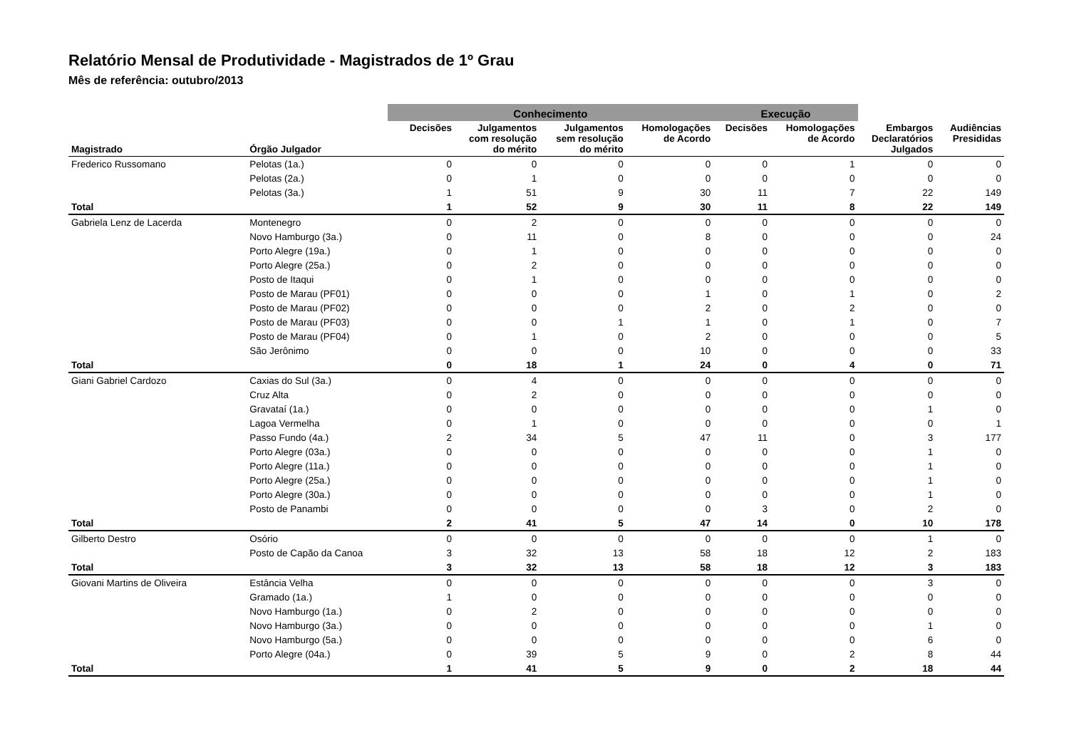Relatório Mensal de Produtividade - Magistrados de 1º Grau
Mês de referência: outubro/2013
| | | Conhecimento | | | | Execução | | | |
| --- | --- | --- | --- | --- | --- | --- | --- | --- | --- |
| Magistrado | Órgão Julgador | Decisões | Julgamentos com resolução do mérito | Julgamentos sem resolução do mérito | Homologações de Acordo | Decisões | Homologações de Acordo | Embargos Declaratórios Julgados | Audiências Presididas |
| Frederico Russomano | Pelotas (1a.) | 0 | 0 | 0 | 0 | 0 | 1 | 0 | 0 |
| | Pelotas (2a.) | 0 | 1 | 0 | 0 | 0 | 0 | 0 | 0 |
| | Pelotas (3a.) | 1 | 51 | 9 | 30 | 11 | 7 | 22 | 149 |
| Total | | 1 | 52 | 9 | 30 | 11 | 8 | 22 | 149 |
| Gabriela Lenz de Lacerda | Montenegro | 0 | 2 | 0 | 0 | 0 | 0 | 0 | 0 |
| | Novo Hamburgo (3a.) | 0 | 11 | 0 | 8 | 0 | 0 | 0 | 24 |
| | Porto Alegre (19a.) | 0 | 1 | 0 | 0 | 0 | 0 | 0 | 0 |
| | Porto Alegre (25a.) | 0 | 2 | 0 | 0 | 0 | 0 | 0 | 0 |
| | Posto de Itaqui | 0 | 1 | 0 | 0 | 0 | 0 | 0 | 0 |
| | Posto de Marau (PF01) | 0 | 0 | 0 | 1 | 0 | 1 | 0 | 2 |
| | Posto de Marau (PF02) | 0 | 0 | 0 | 2 | 0 | 2 | 0 | 0 |
| | Posto de Marau (PF03) | 0 | 0 | 1 | 1 | 0 | 1 | 0 | 7 |
| | Posto de Marau (PF04) | 0 | 1 | 0 | 2 | 0 | 0 | 0 | 5 |
| | São Jerônimo | 0 | 0 | 0 | 10 | 0 | 0 | 0 | 33 |
| Total | | 0 | 18 | 1 | 24 | 0 | 4 | 0 | 71 |
| Giani Gabriel Cardozo | Caxias do Sul (3a.) | 0 | 4 | 0 | 0 | 0 | 0 | 0 | 0 |
| | Cruz Alta | 0 | 2 | 0 | 0 | 0 | 0 | 0 | 0 |
| | Gravataí (1a.) | 0 | 0 | 0 | 0 | 0 | 0 | 1 | 0 |
| | Lagoa Vermelha | 0 | 1 | 0 | 0 | 0 | 0 | 0 | 1 |
| | Passo Fundo (4a.) | 2 | 34 | 5 | 47 | 11 | 0 | 3 | 177 |
| | Porto Alegre (03a.) | 0 | 0 | 0 | 0 | 0 | 0 | 1 | 0 |
| | Porto Alegre (11a.) | 0 | 0 | 0 | 0 | 0 | 0 | 1 | 0 |
| | Porto Alegre (25a.) | 0 | 0 | 0 | 0 | 0 | 0 | 1 | 0 |
| | Porto Alegre (30a.) | 0 | 0 | 0 | 0 | 0 | 0 | 1 | 0 |
| | Posto de Panambi | 0 | 0 | 0 | 0 | 3 | 0 | 2 | 0 |
| Total | | 2 | 41 | 5 | 47 | 14 | 0 | 10 | 178 |
| Gilberto Destro | Osório | 0 | 0 | 0 | 0 | 0 | 0 | 1 | 0 |
| | Posto de Capão da Canoa | 3 | 32 | 13 | 58 | 18 | 12 | 2 | 183 |
| Total | | 3 | 32 | 13 | 58 | 18 | 12 | 3 | 183 |
| Giovani Martins de Oliveira | Estância Velha | 0 | 0 | 0 | 0 | 0 | 0 | 3 | 0 |
| | Gramado (1a.) | 1 | 0 | 0 | 0 | 0 | 0 | 0 | 0 |
| | Novo Hamburgo (1a.) | 0 | 2 | 0 | 0 | 0 | 0 | 0 | 0 |
| | Novo Hamburgo (3a.) | 0 | 0 | 0 | 0 | 0 | 0 | 1 | 0 |
| | Novo Hamburgo (5a.) | 0 | 0 | 0 | 0 | 0 | 0 | 6 | 0 |
| | Porto Alegre (04a.) | 0 | 39 | 5 | 9 | 0 | 2 | 8 | 44 |
| Total | | 1 | 41 | 5 | 9 | 0 | 2 | 18 | 44 |